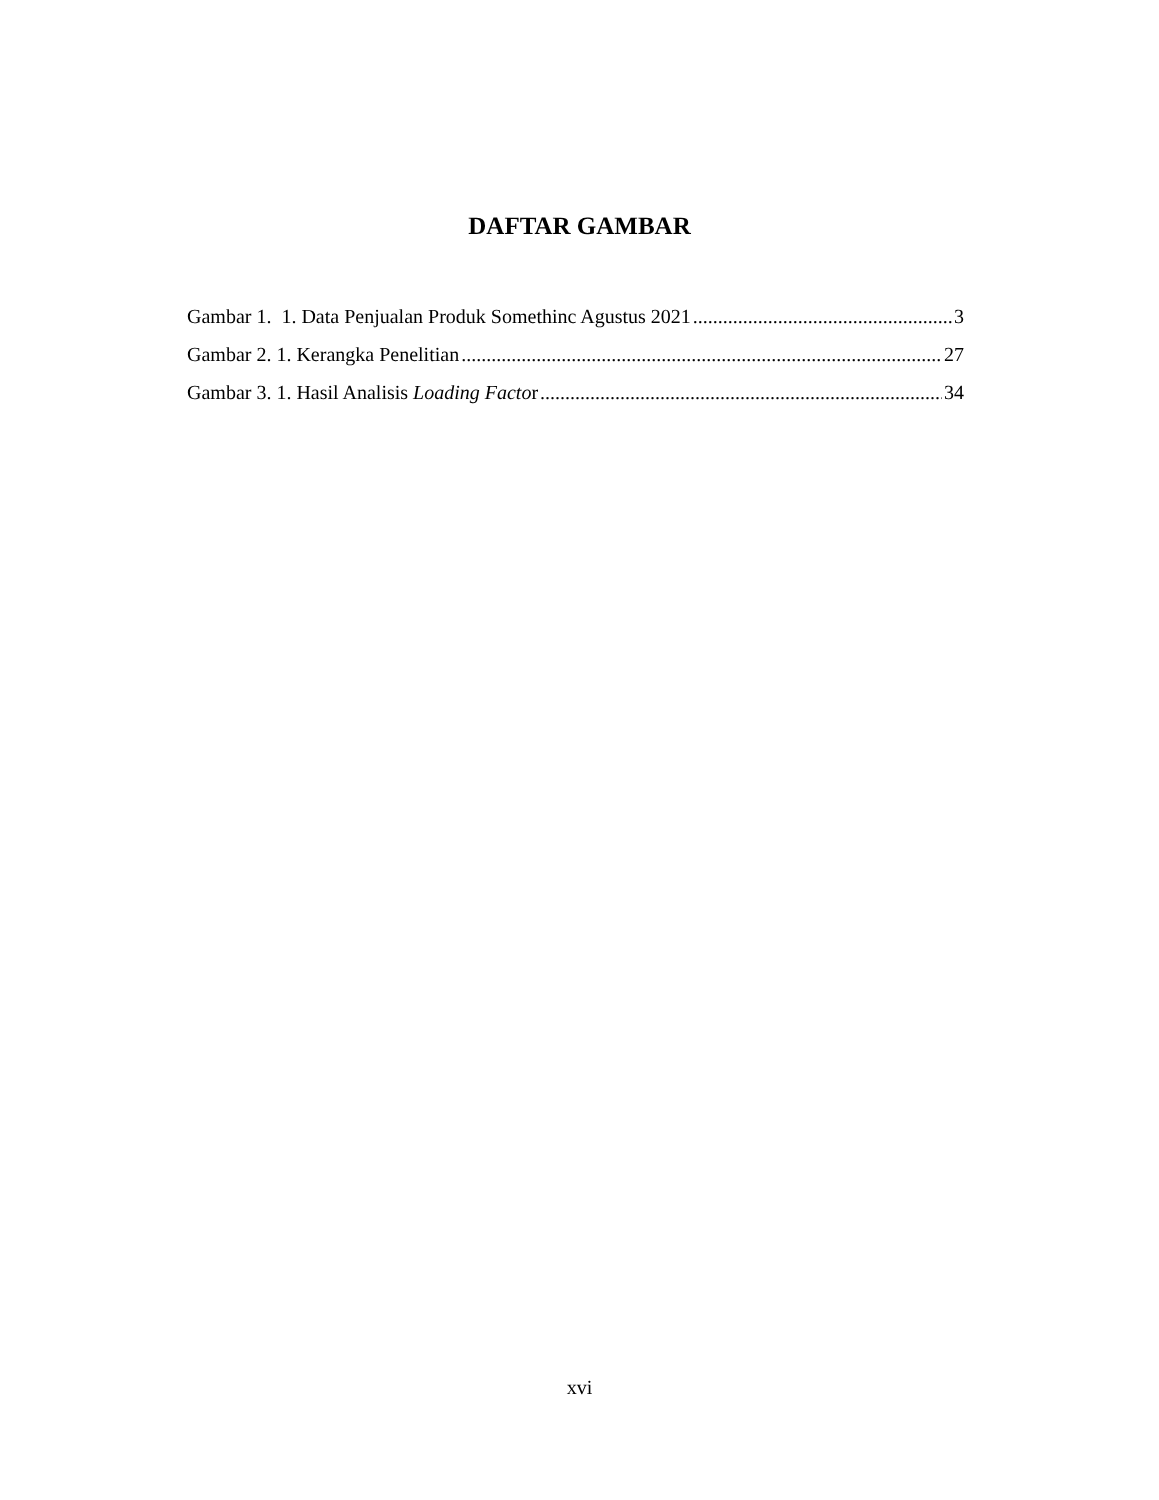DAFTAR GAMBAR
Gambar 1. 1. Data Penjualan Produk Somethinc Agustus 2021 3
Gambar 2. 1. Kerangka Penelitian 27
Gambar 3. 1. Hasil Analisis Loading Factor 34
xvi